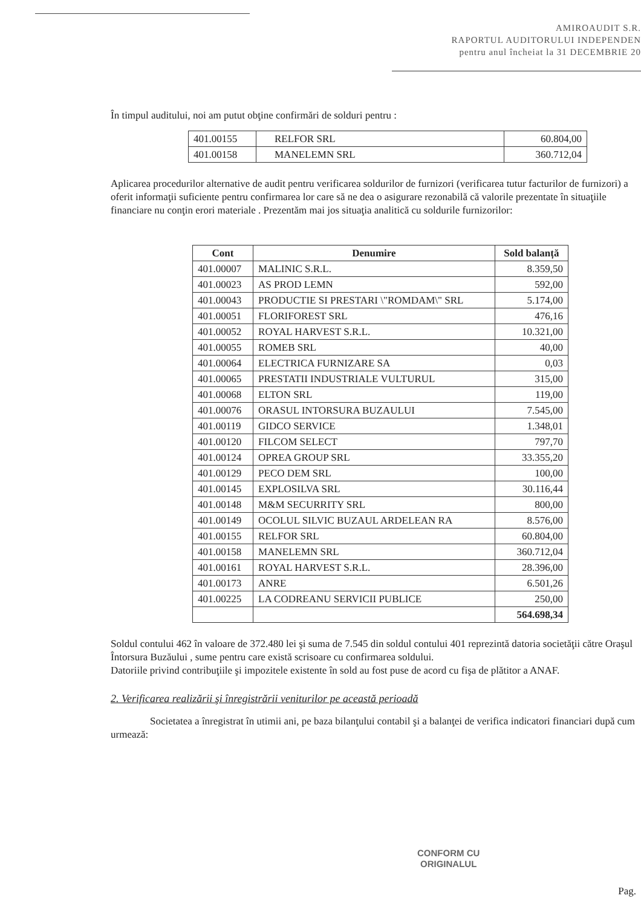AMIROAUDIT S.R.
RAPORTUL AUDITORULUI INDEPENDEN
pentru anul încheiat la 31 DECEMBRIE 20
În timpul auditului, noi am putut obţine confirmări de solduri pentru :
| 401.00155 | RELFOR SRL | 60.804,00 |
| 401.00158 | MANELEMN SRL | 360.712,04 |
Aplicarea procedurilor alternative de audit pentru verificarea soldurilor de furnizori (verificarea tutur facturilor de furnizori) a oferit informaţii suficiente pentru confirmarea lor care să ne dea o asigurare rezonabilă că valorile prezentate în situaţiile financiare nu conţin erori materiale . Prezentăm mai jos situaţia analitică cu soldurile furnizorilor:
| Cont | Denumire | Sold balanță |
| --- | --- | --- |
| 401.00007 | MALINIC S.R.L. | 8.359,50 |
| 401.00023 | AS PROD LEMN | 592,00 |
| 401.00043 | PRODUCTIE SI PRESTARI \"ROMDAM\" SRL | 5.174,00 |
| 401.00051 | FLORIFOREST SRL | 476,16 |
| 401.00052 | ROYAL HARVEST S.R.L. | 10.321,00 |
| 401.00055 | ROMEB SRL | 40,00 |
| 401.00064 | ELECTRICA FURNIZARE SA | 0,03 |
| 401.00065 | PRESTATII INDUSTRIALE VULTURUL | 315,00 |
| 401.00068 | ELTON SRL | 119,00 |
| 401.00076 | ORASUL INTORSURA BUZAULUI | 7.545,00 |
| 401.00119 | GIDCO SERVICE | 1.348,01 |
| 401.00120 | FILCOM SELECT | 797,70 |
| 401.00124 | OPREA GROUP SRL | 33.355,20 |
| 401.00129 | PECO DEM SRL | 100,00 |
| 401.00145 | EXPLOSILVA SRL | 30.116,44 |
| 401.00148 | M&M SECURRITY SRL | 800,00 |
| 401.00149 | OCOLUL SILVIC BUZAUL ARDELEAN RA | 8.576,00 |
| 401.00155 | RELFOR SRL | 60.804,00 |
| 401.00158 | MANELEMN SRL | 360.712,04 |
| 401.00161 | ROYAL HARVEST S.R.L. | 28.396,00 |
| 401.00173 | ANRE | 6.501,26 |
| 401.00225 | LA CODREANU SERVICII PUBLICE | 250,00 |
| | | 564.698,34 |
Soldul contului 462 în valoare de 372.480 lei şi suma de 7.545 din soldul contului 401 reprezintă datoria societăţii către Oraşul Întorsura Buzăului , sume pentru care există scrisoare cu confirmarea soldului.
Datoriile privind contribuţiile şi impozitele existente în sold au fost puse de acord cu fişa de plătitor a ANAF.
2. Verificarea realizării şi înregistrării veniturilor pe această perioadă
Societatea a înregistrat în utimii ani, pe baza bilanţului contabil şi a balanţei de verifica indicatori financiari după cum urmează:
CONFORM CU
ORIGINALUL
Pag.